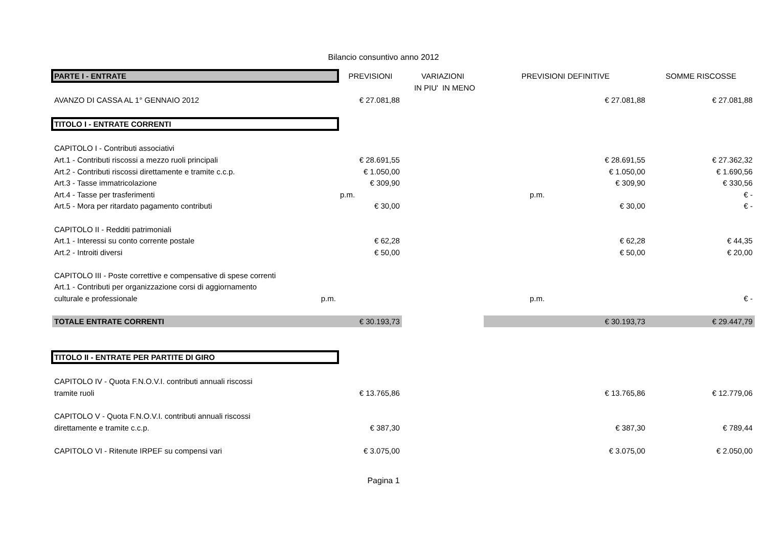Bilancio consuntivo anno 2012
| PARTE I - ENTRATE | PREVISIONI | VARIAZIONI | | PREVISIONI DEFINITIVE | SOMME RISCOSSE |
| --- | --- | --- | --- | --- | --- |
| | | IN PIU' | IN MENO | | |
| AVANZO DI CASSA AL 1° GENNAIO 2012 | € 27.081,88 | | | € 27.081,88 | € 27.081,88 |
| TITOLO I - ENTRATE CORRENTI | | | | | |
| CAPITOLO I - Contributi associativi | | | | | |
| Art.1 - Contributi riscossi a mezzo ruoli principali | € 28.691,55 | | | € 28.691,55 | € 27.362,32 |
| Art.2 - Contributi riscossi direttamente e tramite c.c.p. | € 1.050,00 | | | € 1.050,00 | € 1.690,56 |
| Art.3 - Tasse immatricolazione | € 309,90 | | | € 309,90 | € 330,56 |
| Art.4 - Tasse per trasferimenti | p.m. | | | p.m. | € - |
| Art.5 - Mora per ritardato pagamento contributi | € 30,00 | | | € 30,00 | € - |
| CAPITOLO II - Redditi patrimoniali | | | | | |
| Art.1 - Interessi su conto corrente postale | € 62,28 | | | € 62,28 | € 44,35 |
| Art.2 - Introiti diversi | € 50,00 | | | € 50,00 | € 20,00 |
| CAPITOLO III - Poste correttive e compensative di spese correnti | | | | | |
| Art.1 - Contributi per organizzazione corsi di aggiornamento | | | | | |
| culturale e professionale p.m. | | | | p.m. | € - |
| TOTALE ENTRATE CORRENTI | € 30.193,73 | | | € 30.193,73 | € 29.447,79 |
| TITOLO II - ENTRATE PER PARTITE DI GIRO | | | | | |
| CAPITOLO IV - Quota F.N.O.V.I. contributi annuali riscossi | | | | | |
| tramite ruoli | € 13.765,86 | | | € 13.765,86 | € 12.779,06 |
| CAPITOLO V - Quota F.N.O.V.I. contributi annuali riscossi | | | | | |
| direttamente e tramite c.c.p. | € 387,30 | | | € 387,30 | € 789,44 |
| CAPITOLO VI - Ritenute IRPEF su compensi vari | € 3.075,00 | | | € 3.075,00 | € 2.050,00 |
Pagina 1